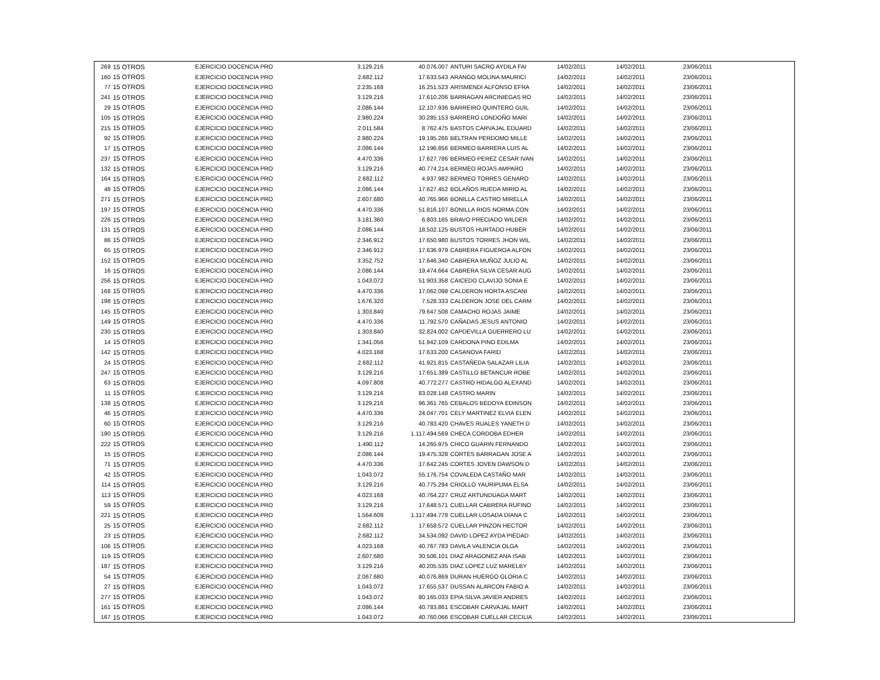| 269 | 15 OTROS | EJERCICIO DOCENCIA PRO | 3.129.216 | 40.076.007 | ANTURI SACRO AYDILA FAI | 14/02/2011 | 14/02/2011 | 23/06/2011 | |
| 160 | 15 OTROS | EJERCICIO DOCENCIA PRO | 2.682.112 | 17.633.543 | ARANGO MOLINA MAURICI | 14/02/2011 | 14/02/2011 | 23/06/2011 | |
| 77 | 15 OTROS | EJERCICIO DOCENCIA PRO | 2.235.168 | 16.251.523 | ARISMENDI ALFONSO EFRA | 14/02/2011 | 14/02/2011 | 23/06/2011 | |
| 241 | 15 OTROS | EJERCICIO DOCENCIA PRO | 3.129.216 | 17.610.206 | BARRAGAN ARCINIEGAS RO | 14/02/2011 | 14/02/2011 | 23/06/2011 | |
| 29 | 15 OTROS | EJERCICIO DOCENCIA PRO | 2.086.144 | 12.107.936 | BARREIRO QUINTERO GUIL | 14/02/2011 | 14/02/2011 | 23/06/2011 | |
| 105 | 15 OTROS | EJERCICIO DOCENCIA PRO | 2.980.224 | 30.285.153 | BARRERO LONDOÑO MARI | 14/02/2011 | 14/02/2011 | 23/06/2011 | |
| 215 | 15 OTROS | EJERCICIO DOCENCIA PRO | 2.011.584 | 8.762.475 | BASTOS CARVAJAL EDUARD | 14/02/2011 | 14/02/2011 | 23/06/2011 | |
| 92 | 15 OTROS | EJERCICIO DOCENCIA PRO | 2.980.224 | 19.195.266 | BELTRAN PERDOMO MILLE | 14/02/2011 | 14/02/2011 | 23/06/2011 | |
| 17 | 15 OTROS | EJERCICIO DOCENCIA PRO | 2.086.144 | 12.196.856 | BERMEO BARRERA LUIS AL | 14/02/2011 | 14/02/2011 | 23/06/2011 | |
| 237 | 15 OTROS | EJERCICIO DOCENCIA PRO | 4.470.336 | 17.627.786 | BERMEO PEREZ CESAR IVAN | 14/02/2011 | 14/02/2011 | 23/06/2011 | |
| 132 | 15 OTROS | EJERCICIO DOCENCIA PRO | 3.129.216 | 40.774.214 | BERMEO ROJAS AMPARO | 14/02/2011 | 14/02/2011 | 23/06/2011 | |
| 164 | 15 OTROS | EJERCICIO DOCENCIA PRO | 2.682.112 | 4.937.982 | BERMEO TORRES GENARO | 14/02/2011 | 14/02/2011 | 23/06/2011 | |
| 48 | 15 OTROS | EJERCICIO DOCENCIA PRO | 2.086.144 | 17.627.452 | BOLAÑOS RUEDA MIRIO AL | 14/02/2011 | 14/02/2011 | 23/06/2011 | |
| 271 | 15 OTROS | EJERCICIO DOCENCIA PRO | 2.607.680 | 40.765.966 | BONILLA CASTRO MIRELLA | 14/02/2011 | 14/02/2011 | 23/06/2011 | |
| 197 | 15 OTROS | EJERCICIO DOCENCIA PRO | 4.470.336 | 51.816.107 | BONILLA RIOS NORMA CON | 14/02/2011 | 14/02/2011 | 23/06/2011 | |
| 226 | 15 OTROS | EJERCICIO DOCENCIA PRO | 3.181.360 | 6.803.165 | BRAVO PRECIADO WILDER | 14/02/2011 | 14/02/2011 | 23/06/2011 | |
| 131 | 15 OTROS | EJERCICIO DOCENCIA PRO | 2.086.144 | 18.502.125 | BUSTOS HURTADO HUBER | 14/02/2011 | 14/02/2011 | 23/06/2011 | |
| 86 | 15 OTROS | EJERCICIO DOCENCIA PRO | 2.346.912 | 17.650.980 | BUSTOS TORRES JHON WIL | 14/02/2011 | 14/02/2011 | 23/06/2011 | |
| 65 | 15 OTROS | EJERCICIO DOCENCIA PRO | 2.346.912 | 17.636.979 | CABRERA FIGUEROA ALFON | 14/02/2011 | 14/02/2011 | 23/06/2011 | |
| 152 | 15 OTROS | EJERCICIO DOCENCIA PRO | 3.352.752 | 17.646.340 | CABRERA MUÑOZ JULIO AL | 14/02/2011 | 14/02/2011 | 23/06/2011 | |
| 16 | 15 OTROS | EJERCICIO DOCENCIA PRO | 2.086.144 | 19.474.664 | CABRERA SILVA CESAR AUG | 14/02/2011 | 14/02/2011 | 23/06/2011 | |
| 256 | 15 OTROS | EJERCICIO DOCENCIA PRO | 1.043.072 | 51.903.358 | CAICEDO CLAVIJO SONIA E | 14/02/2011 | 14/02/2011 | 23/06/2011 | |
| 168 | 15 OTROS | EJERCICIO DOCENCIA PRO | 4.470.336 | 17.062.098 | CALDERON HORTA ASCANI | 14/02/2011 | 14/02/2011 | 23/06/2011 | |
| 198 | 15 OTROS | EJERCICIO DOCENCIA PRO | 1.676.320 | 7.528.333 | CALDERON JOSE DEL CARM | 14/02/2011 | 14/02/2011 | 23/06/2011 | |
| 145 | 15 OTROS | EJERCICIO DOCENCIA PRO | 1.303.840 | 79.647.508 | CAMACHO ROJAS JAIME | 14/02/2011 | 14/02/2011 | 23/06/2011 | |
| 149 | 15 OTROS | EJERCICIO DOCENCIA PRO | 4.470.336 | 11.792.570 | CAÑADAS JESUS ANTONIO | 14/02/2011 | 14/02/2011 | 23/06/2011 | |
| 230 | 15 OTROS | EJERCICIO DOCENCIA PRO | 1.303.840 | 32.824.002 | CAPDEVILLA GUERRERO LU | 14/02/2011 | 14/02/2011 | 23/06/2011 | |
| 14 | 15 OTROS | EJERCICIO DOCENCIA PRO | 1.341.056 | 51.942.109 | CARDONA PINO EDILMA | 14/02/2011 | 14/02/2011 | 23/06/2011 | |
| 142 | 15 OTROS | EJERCICIO DOCENCIA PRO | 4.023.168 | 17.633.200 | CASANOVA FARID | 14/02/2011 | 14/02/2011 | 23/06/2011 | |
| 24 | 15 OTROS | EJERCICIO DOCENCIA PRO | 2.682.112 | 41.921.815 | CASTAÑEDA SALAZAR LILIA | 14/02/2011 | 14/02/2011 | 23/06/2011 | |
| 247 | 15 OTROS | EJERCICIO DOCENCIA PRO | 3.129.216 | 17.651.389 | CASTILLO BETANCUR ROBE | 14/02/2011 | 14/02/2011 | 23/06/2011 | |
| 63 | 15 OTROS | EJERCICIO DOCENCIA PRO | 4.097.808 | 40.772.277 | CASTRO HIDALGO ALEXAND | 14/02/2011 | 14/02/2011 | 23/06/2011 | |
| 11 | 15 OTROS | EJERCICIO DOCENCIA PRO | 3.129.216 | 83.028.148 | CASTRO MARIN | 14/02/2011 | 14/02/2011 | 23/06/2011 | |
| 138 | 15 OTROS | EJERCICIO DOCENCIA PRO | 3.129.216 | 96.361.765 | CEBALOS BEDOYA EDINSON | 14/02/2011 | 14/02/2011 | 23/06/2011 | |
| 46 | 15 OTROS | EJERCICIO DOCENCIA PRO | 4.470.336 | 24.047.701 | CELY MARTINEZ ELVIA ELEN | 14/02/2011 | 14/02/2011 | 23/06/2011 | |
| 60 | 15 OTROS | EJERCICIO DOCENCIA PRO | 3.129.216 | 40.783.420 | CHAVES RUALES YANETH D | 14/02/2011 | 14/02/2011 | 23/06/2011 | |
| 190 | 15 OTROS | EJERCICIO DOCENCIA PRO | 3.129.216 | 1.117.494.569 | CHECA CORDOBA EDHER | 14/02/2011 | 14/02/2011 | 23/06/2011 | |
| 222 | 15 OTROS | EJERCICIO DOCENCIA PRO | 1.490.112 | 14.265.975 | CHICO GUARIN FERNANDO | 14/02/2011 | 14/02/2011 | 23/06/2011 | |
| 15 | 15 OTROS | EJERCICIO DOCENCIA PRO | 2.086.144 | 19.475.328 | CORTES BARRAGAN JOSE A | 14/02/2011 | 14/02/2011 | 23/06/2011 | |
| 71 | 15 OTROS | EJERCICIO DOCENCIA PRO | 4.470.336 | 17.642.245 | CORTES JOVEN DAWSON D | 14/02/2011 | 14/02/2011 | 23/06/2011 | |
| 42 | 15 OTROS | EJERCICIO DOCENCIA PRO | 1.043.072 | 55.176.754 | COVALEDA CASTAÑO MAR | 14/02/2011 | 14/02/2011 | 23/06/2011 | |
| 114 | 15 OTROS | EJERCICIO DOCENCIA PRO | 3.129.216 | 40.775.294 | CRIOLLO YAURIPUMA ELSA | 14/02/2011 | 14/02/2011 | 23/06/2011 | |
| 113 | 15 OTROS | EJERCICIO DOCENCIA PRO | 4.023.168 | 40.764.227 | CRUZ ARTUNDUAGA MART | 14/02/2011 | 14/02/2011 | 23/06/2011 | |
| 59 | 15 OTROS | EJERCICIO DOCENCIA PRO | 3.129.216 | 17.648.571 | CUELLAR CABRERA RUFINO | 14/02/2011 | 14/02/2011 | 23/06/2011 | |
| 221 | 15 OTROS | EJERCICIO DOCENCIA PRO | 1.564.608 | 1.117.494.778 | CUELLAR LOSADA DIANA C | 14/02/2011 | 14/02/2011 | 23/06/2011 | |
| 25 | 15 OTROS | EJERCICIO DOCENCIA PRO | 2.682.112 | 17.658.572 | CUELLAR PINZON HECTOR | 14/02/2011 | 14/02/2011 | 23/06/2011 | |
| 23 | 15 OTROS | EJERCICIO DOCENCIA PRO | 2.682.112 | 34.534.092 | DAVID LOPEZ AYDA PIEDAD | 14/02/2011 | 14/02/2011 | 23/06/2011 | |
| 106 | 15 OTROS | EJERCICIO DOCENCIA PRO | 4.023.168 | 40.767.783 | DAVILA VALENCIA OLGA | 14/02/2011 | 14/02/2011 | 23/06/2011 | |
| 119 | 15 OTROS | EJERCICIO DOCENCIA PRO | 2.607.680 | 30.506.101 | DIAZ ARAGONEZ ANA ISAB | 14/02/2011 | 14/02/2011 | 23/06/2011 | |
| 187 | 15 OTROS | EJERCICIO DOCENCIA PRO | 3.129.216 | 40.205.535 | DIAZ LOPEZ LUZ MARELBY | 14/02/2011 | 14/02/2011 | 23/06/2011 | |
| 54 | 15 OTROS | EJERCICIO DOCENCIA PRO | 2.067.680 | 40.076.869 | DURAN HUERGO GLORIA C | 14/02/2011 | 14/02/2011 | 23/06/2011 | |
| 27 | 15 OTROS | EJERCICIO DOCENCIA PRO | 1.043.072 | 17.655.537 | DUSSAN ALARCON FABIO A | 14/02/2011 | 14/02/2011 | 23/06/2011 | |
| 277 | 15 OTROS | EJERCICIO DOCENCIA PRO | 1.043.072 | 80.165.033 | EPIA SILVA JAVIER ANDRES | 14/02/2011 | 14/02/2011 | 23/06/2011 | |
| 161 | 15 OTROS | EJERCICIO DOCENCIA PRO | 2.086.144 | 40.783.861 | ESCOBAR CARVAJAL MART | 14/02/2011 | 14/02/2011 | 23/06/2011 | |
| 167 | 15 OTROS | EJERCICIO DOCENCIA PRO | 1.043.072 | 40.760.066 | ESCOBAR CUELLAR CECILIA | 14/02/2011 | 14/02/2011 | 23/06/2011 | |